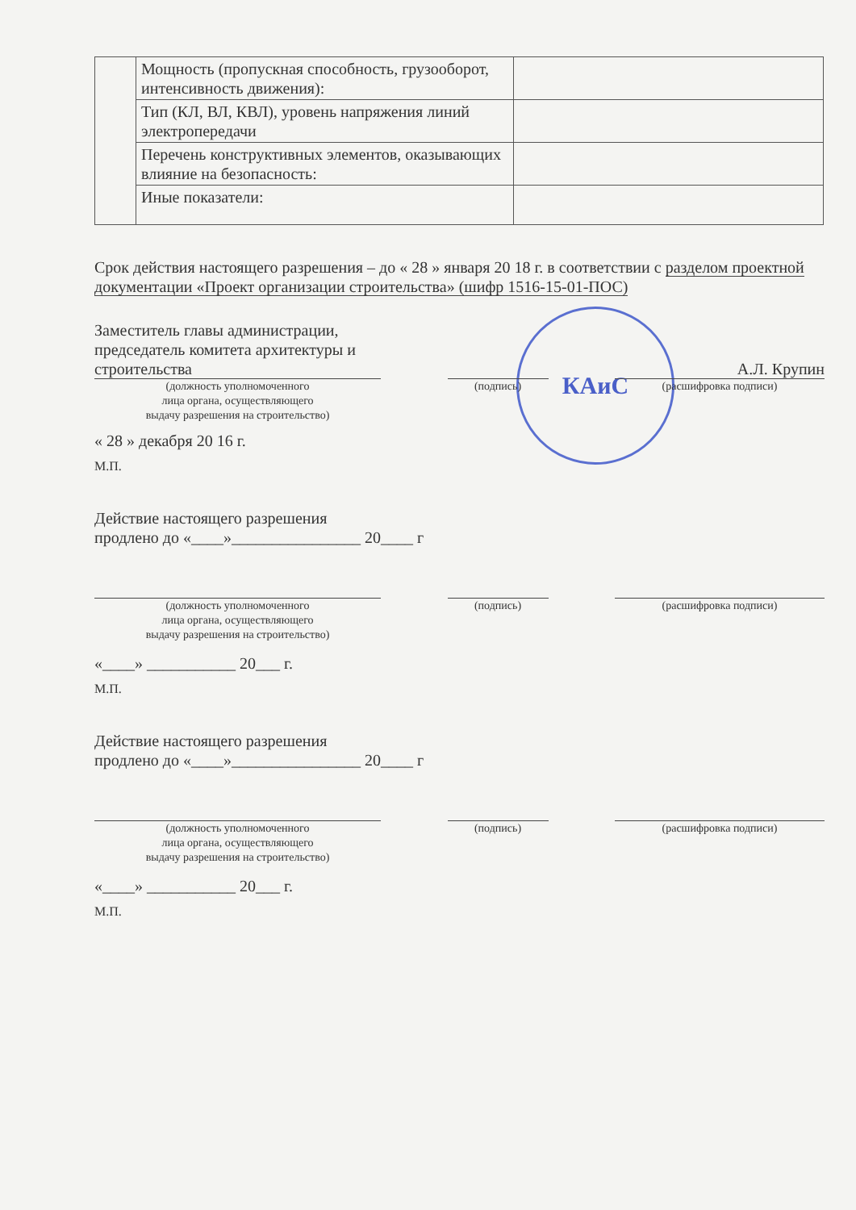КАиС
| | Мощность (пропускная способность, грузооборот, интенсивность движения): | |
| | Тип (КЛ, ВЛ, КВЛ), уровень напряжения линий электропередачи | |
| | Перечень конструктивных элементов, оказывающих влияние на безопасность: | |
| | Иные показатели: | |
Срок действия настоящего разрешения – до « 28 » января 20 18 г. в соответствии с разделом проектной документации «Проект организации строительства» (шифр 1516-15-01-ПОС)
Заместитель главы администрации, председатель комитета архитектуры и строительства
А.Л. Крупин
(должность уполномоченного
лица органа, осуществляющего
выдачу разрешения на строительство) (подпись) (расшифровка подписи)
« 28 » декабря 20 16 г.
М.П.
Действие настоящего разрешения
продлено до «____»________________ 20____ г
(должность уполномоченного
лица органа, осуществляющего
выдачу разрешения на строительство) (подпись) (расшифровка подписи)
«____» ___________ 20___ г.
М.П.
Действие настоящего разрешения
продлено до «____»________________ 20____ г
(должность уполномоченного
лица органа, осуществляющего
выдачу разрешения на строительство) (подпись) (расшифровка подписи)
«____» ___________ 20___ г.
М.П.